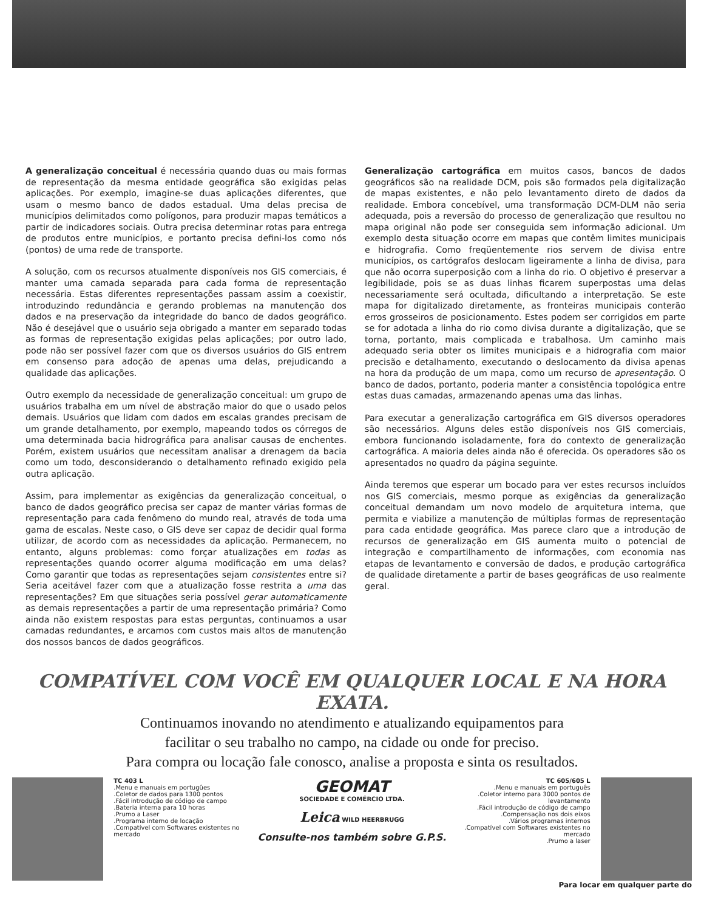A generalização conceitual é necessária quando duas ou mais formas de representação da mesma entidade geográfica são exigidas pelas aplicações. Por exemplo, imagine-se duas aplicações diferentes, que usam o mesmo banco de dados estadual. Uma delas precisa de municípios delimitados como polígonos, para produzir mapas temáticos a partir de indicadores sociais. Outra precisa determinar rotas para entrega de produtos entre municípios, e portanto precisa defini-los como nós (pontos) de uma rede de transporte.
A solução, com os recursos atualmente disponíveis nos GIS comerciais, é manter uma camada separada para cada forma de representação necessária. Estas diferentes representações passam assim a coexistir, introduzindo redundância e gerando problemas na manutenção dos dados e na preservação da integridade do banco de dados geográfico. Não é desejável que o usuário seja obrigado a manter em separado todas as formas de representação exigidas pelas aplicações; por outro lado, pode não ser possível fazer com que os diversos usuários do GIS entrem em consenso para adoção de apenas uma delas, prejudicando a qualidade das aplicações.
Outro exemplo da necessidade de generalização conceitual: um grupo de usuários trabalha em um nível de abstração maior do que o usado pelos demais. Usuários que lidam com dados em escalas grandes precisam de um grande detalhamento, por exemplo, mapeando todos os córregos de uma determinada bacia hidrográfica para analisar causas de enchentes. Porém, existem usuários que necessitam analisar a drenagem da bacia como um todo, desconsiderando o detalhamento refinado exigido pela outra aplicação.
Assim, para implementar as exigências da generalização conceitual, o banco de dados geográfico precisa ser capaz de manter várias formas de representação para cada fenômeno do mundo real, através de toda uma gama de escalas. Neste caso, o GIS deve ser capaz de decidir qual forma utilizar, de acordo com as necessidades da aplicação. Permanecem, no entanto, alguns problemas: como forçar atualizações em todas as representações quando ocorrer alguma modificação em uma delas? Como garantir que todas as representações sejam consistentes entre si? Seria aceitável fazer com que a atualização fosse restrita a uma das representações? Em que situações seria possível gerar automaticamente as demais representações a partir de uma representação primária? Como ainda não existem respostas para estas perguntas, continuamos a usar camadas redundantes, e arcamos com custos mais altos de manutenção dos nossos bancos de dados geográficos.
Generalização cartográfica em muitos casos, bancos de dados geográficos são na realidade DCM, pois são formados pela digitalização de mapas existentes, e não pelo levantamento direto de dados da realidade. Embora concebível, uma transformação DCM-DLM não seria adequada, pois a reversão do processo de generalização que resultou no mapa original não pode ser conseguida sem informação adicional. Um exemplo desta situação ocorre em mapas que contêm limites municipais e hidrografia. Como freqüentemente rios servem de divisa entre municípios, os cartógrafos deslocam ligeiramente a linha de divisa, para que não ocorra superposição com a linha do rio. O objetivo é preservar a legibilidade, pois se as duas linhas ficarem superpostas uma delas necessariamente será ocultada, dificultando a interpretação. Se este mapa for digitalizado diretamente, as fronteiras municipais conterão erros grosseiros de posicionamento. Estes podem ser corrigidos em parte se for adotada a linha do rio como divisa durante a digitalização, que se torna, portanto, mais complicada e trabalhosa. Um caminho mais adequado seria obter os limites municipais e a hidrografia com maior precisão e detalhamento, executando o deslocamento da divisa apenas na hora da produção de um mapa, como um recurso de apresentação. O banco de dados, portanto, poderia manter a consistência topológica entre estas duas camadas, armazenando apenas uma das linhas.
Para executar a generalização cartográfica em GIS diversos operadores são necessários. Alguns deles estão disponíveis nos GIS comerciais, embora funcionando isoladamente, fora do contexto de generalização cartográfica. A maioria deles ainda não é oferecida. Os operadores são os apresentados no quadro da página seguinte.
Ainda teremos que esperar um bocado para ver estes recursos incluídos nos GIS comerciais, mesmo porque as exigências da generalização conceitual demandam um novo modelo de arquitetura interna, que permita e viabilize a manutenção de múltiplas formas de representação para cada entidade geográfica. Mas parece claro que a introdução de recursos de generalização em GIS aumenta muito o potencial de integração e compartilhamento de informações, com economia nas etapas de levantamento e conversão de dados, e produção cartográfica de qualidade diretamente a partir de bases geográficas de uso realmente geral.
COMPATÍVEL COM VOCÊ EM QUALQUER LOCAL E NA HORA EXATA.
Continuamos inovando no atendimento e atualizando equipamentos para
facilitar o seu trabalho no campo, na cidade ou onde for preciso.
Para compra ou locação fale conosco, analise a proposta e sinta os resultados.
TC 403 L
.Menu e manuais em portugûes
.Coletor de dados para 1300 pontos
.Fácil introdução de código de campo
.Bateria interna para 10 horas
.Prumo a Laser
.Programa interno de locação
.Compatível com Softwares existentes no mercado
GEOMAT
SOCIEDADE E COMÉRCIO LTDA.
Leica WILD HEERBRUGG
Consulte-nos também sobre G.P.S.
TC 605/605 L
.Menu e manuais em português
.Coletor interno para 3000 pontos de levantamento
.Fácil introdução de código de campo
.Compensação nos dois eixos
.Vários programas internos
.Compatível com Softwares existentes no mercado
.Prumo a laser
Para locar em qualquer parte do